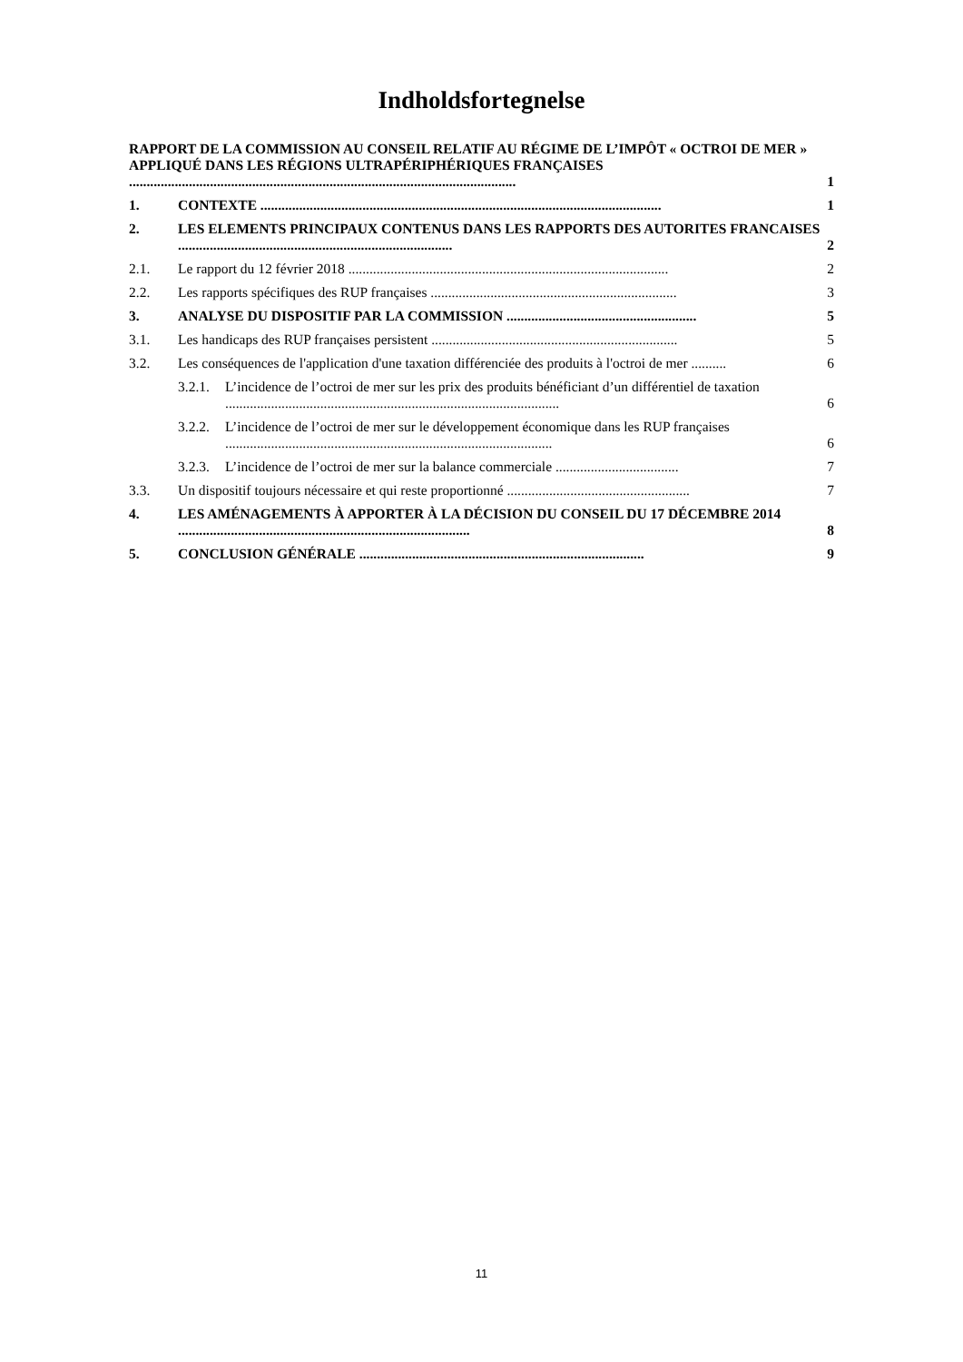Indholdsfortegnelse
RAPPORT DE LA COMMISSION AU CONSEIL RELATIF AU RÉGIME DE L’IMPÔT « OCTROI DE MER » APPLIQUÉ DANS LES RÉGIONS ULTRAPÉRIPHÉRIQUES FRANÇAISES ..............................................................................................................
1
1. CONTEXTE ..................................................................................................................
1
2. LES ELEMENTS PRINCIPAUX CONTENUS DANS LES RAPPORTS DES AUTORITES FRANCAISES ..............................................................................
2
2.1. Le rapport du 12 février 2018 ...........................................................................................
2
2.2. Les rapports spécifiques des RUP françaises ......................................................................
3
3. ANALYSE DU DISPOSITIF PAR LA COMMISSION ......................................................
5
3.1. Les handicaps des RUP françaises persistent ......................................................................
5
3.2. Les conséquences de l'application d'une taxation différenciée des produits à l'octroi de mer ..........
6
3.2.1.
L’incidence de l’octroi de mer sur les prix des produits bénéficiant d’un différentiel de taxation ...............................................................................................
6
3.2.2.
L’incidence de l’octroi de mer sur le développement économique dans les RUP françaises .............................................................................................
6
3.2.3.
L’incidence de l’octroi de mer sur la balance commerciale ...................................
7
3.3. Un dispositif toujours nécessaire et qui reste proportionné ....................................................
7
4. LES AMÉNAGEMENTS À APPORTER À LA DÉCISION DU CONSEIL DU 17 DÉCEMBRE 2014 ...................................................................................
8
5. CONCLUSION GÉNÉRALE .................................................................................
9
11